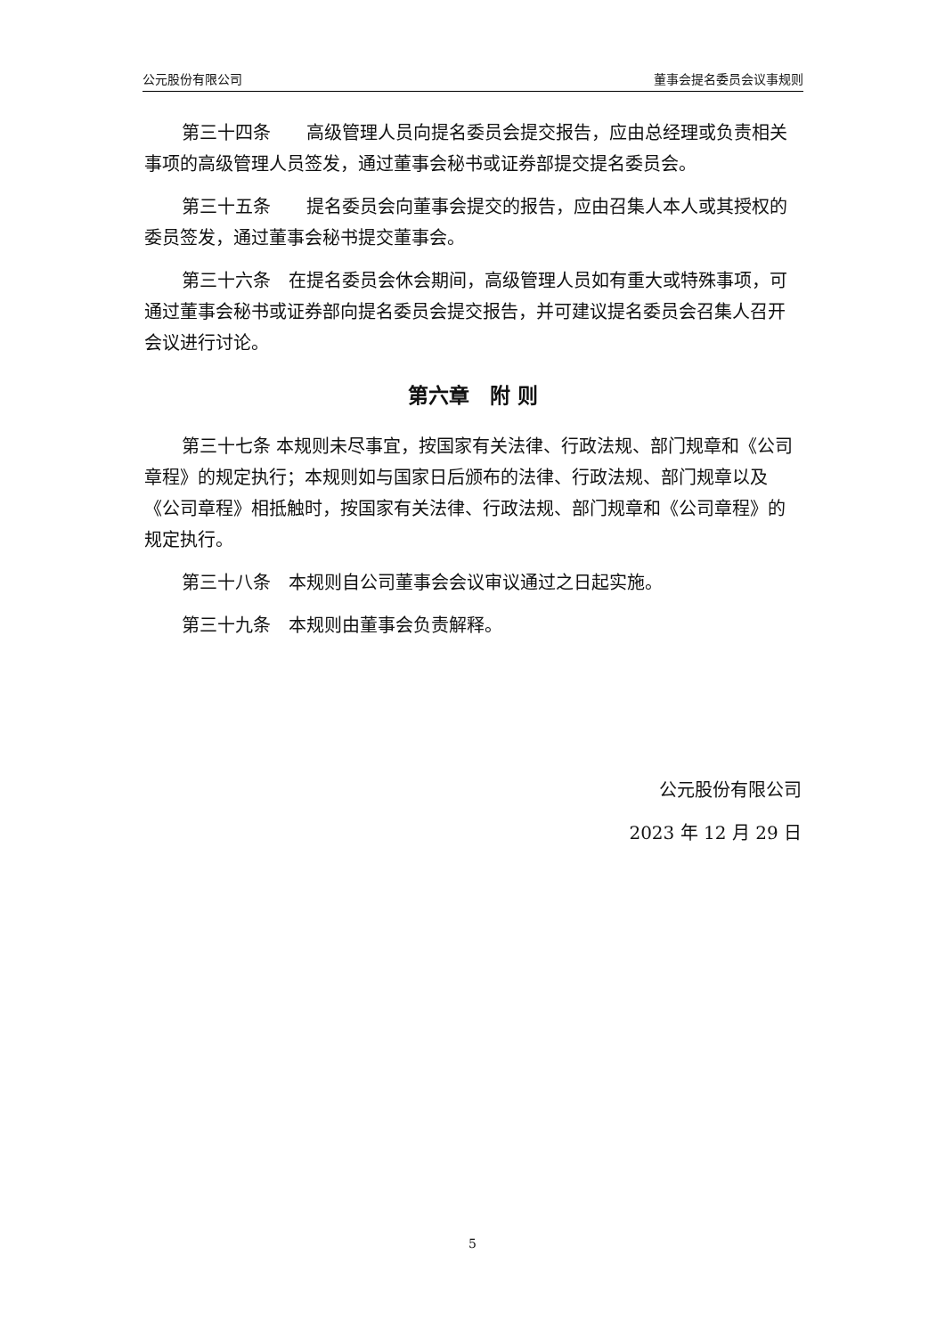公元股份有限公司 董事会提名委员会议事规则
第三十四条　　高级管理人员向提名委员会提交报告，应由总经理或负责相关事项的高级管理人员签发，通过董事会秘书或证券部提交提名委员会。
第三十五条　　提名委员会向董事会提交的报告，应由召集人本人或其授权的委员签发，通过董事会秘书提交董事会。
第三十六条　在提名委员会休会期间，高级管理人员如有重大或特殊事项，可通过董事会秘书或证券部向提名委员会提交报告，并可建议提名委员会召集人召开会议进行讨论。
第六章　附 则
第三十七条 本规则未尽事宜，按国家有关法律、行政法规、部门规章和《公司章程》的规定执行；本规则如与国家日后颁布的法律、行政法规、部门规章以及《公司章程》相抵触时，按国家有关法律、行政法规、部门规章和《公司章程》的规定执行。
第三十八条　本规则自公司董事会会议审议通过之日起实施。
第三十九条　本规则由董事会负责解释。
公元股份有限公司
2023 年 12 月 29 日
5